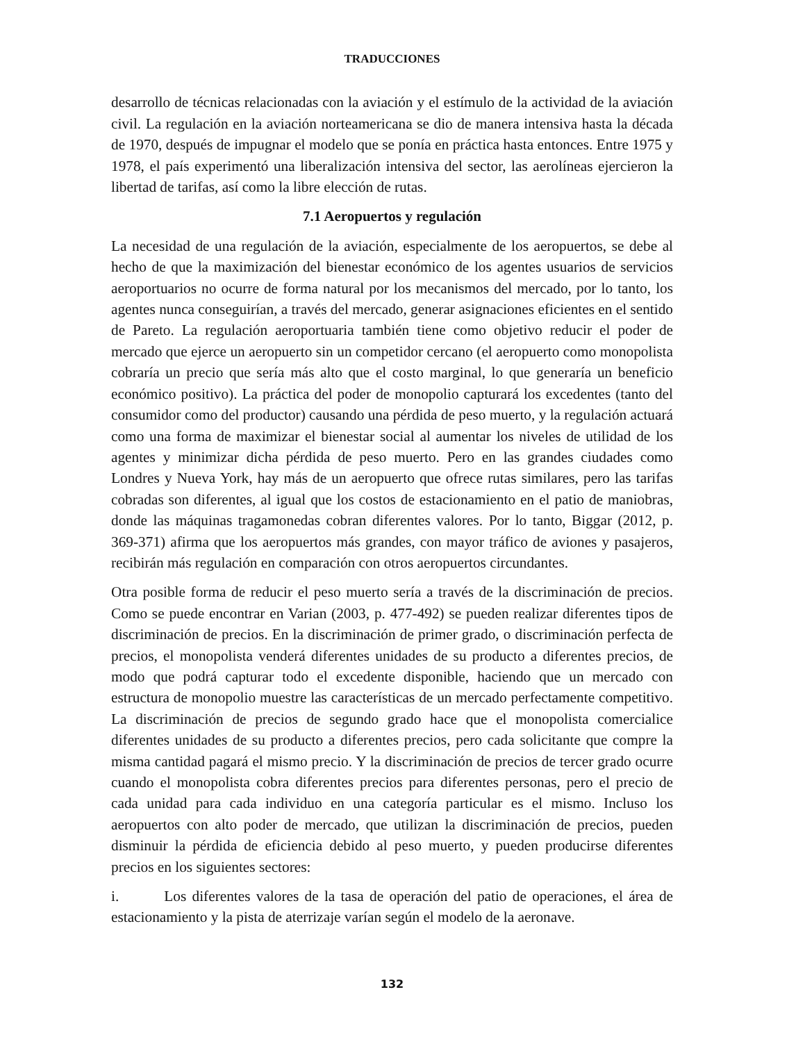TRADUCCIONES
desarrollo de técnicas relacionadas con la aviación y el estímulo de la actividad de la aviación civil. La regulación en la aviación norteamericana se dio de manera intensiva hasta la década de 1970, después de impugnar el modelo que se ponía en práctica hasta entonces. Entre 1975 y 1978, el país experimentó una liberalización intensiva del sector, las aerolíneas ejercieron la libertad de tarifas, así como la libre elección de rutas.
7.1 Aeropuertos y regulación
La necesidad de una regulación de la aviación, especialmente de los aeropuertos, se debe al hecho de que la maximización del bienestar económico de los agentes usuarios de servicios aeroportuarios no ocurre de forma natural por los mecanismos del mercado, por lo tanto, los agentes nunca conseguirían, a través del mercado, generar asignaciones eficientes en el sentido de Pareto. La regulación aeroportuaria también tiene como objetivo reducir el poder de mercado que ejerce un aeropuerto sin un competidor cercano (el aeropuerto como monopolista cobraría un precio que sería más alto que el costo marginal, lo que generaría un beneficio económico positivo). La práctica del poder de monopolio capturará los excedentes (tanto del consumidor como del productor) causando una pérdida de peso muerto, y la regulación actuará como una forma de maximizar el bienestar social al aumentar los niveles de utilidad de los agentes y minimizar dicha pérdida de peso muerto. Pero en las grandes ciudades como Londres y Nueva York, hay más de un aeropuerto que ofrece rutas similares, pero las tarifas cobradas son diferentes, al igual que los costos de estacionamiento en el patio de maniobras, donde las máquinas tragamonedas cobran diferentes valores. Por lo tanto, Biggar (2012, p. 369-371) afirma que los aeropuertos más grandes, con mayor tráfico de aviones y pasajeros, recibirán más regulación en comparación con otros aeropuertos circundantes.
Otra posible forma de reducir el peso muerto sería a través de la discriminación de precios. Como se puede encontrar en Varian (2003, p. 477-492) se pueden realizar diferentes tipos de discriminación de precios. En la discriminación de primer grado, o discriminación perfecta de precios, el monopolista venderá diferentes unidades de su producto a diferentes precios, de modo que podrá capturar todo el excedente disponible, haciendo que un mercado con estructura de monopolio muestre las características de un mercado perfectamente competitivo. La discriminación de precios de segundo grado hace que el monopolista comercialice diferentes unidades de su producto a diferentes precios, pero cada solicitante que compre la misma cantidad pagará el mismo precio. Y la discriminación de precios de tercer grado ocurre cuando el monopolista cobra diferentes precios para diferentes personas, pero el precio de cada unidad para cada individuo en una categoría particular es el mismo. Incluso los aeropuertos con alto poder de mercado, que utilizan la discriminación de precios, pueden disminuir la pérdida de eficiencia debido al peso muerto, y pueden producirse diferentes precios en los siguientes sectores:
i. Los diferentes valores de la tasa de operación del patio de operaciones, el área de estacionamiento y la pista de aterrizaje varían según el modelo de la aeronave.
132